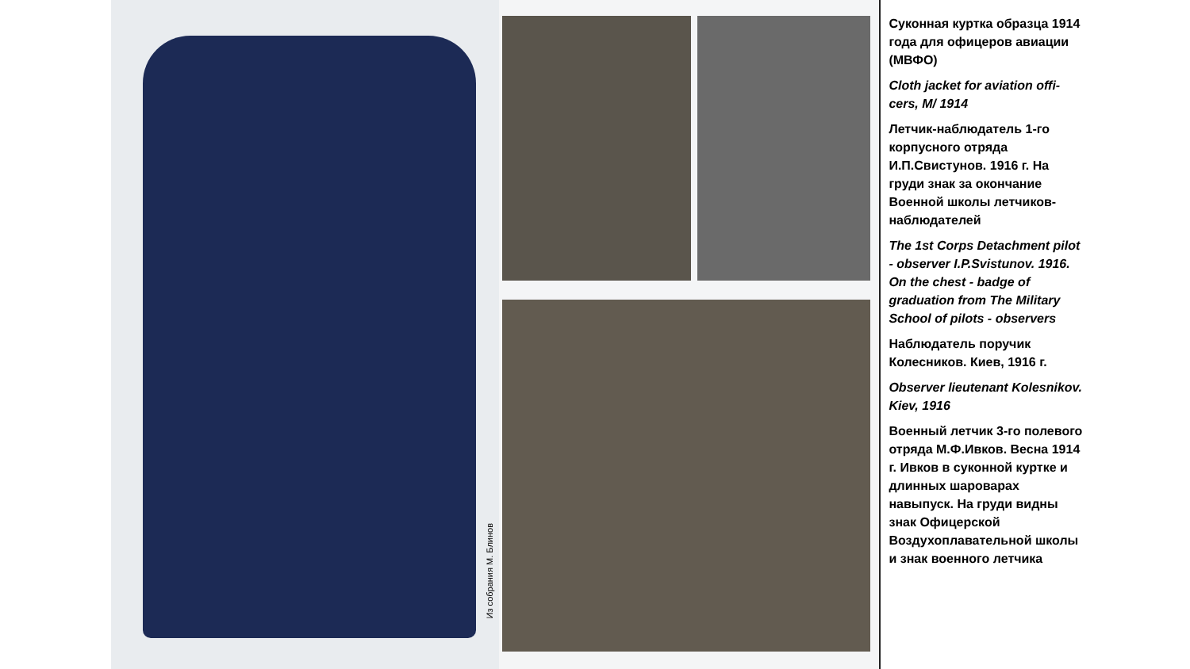Из собрания М. Блинов
Суконная куртка образца 1914 года для офицеров авиации (МВФО)
Cloth jacket for aviation offi-cers, M/ 1914
Летчик-наблюдатель 1-го корпусного отряда И.П.Свистунов. 1916 г. На груди знак за окончание Военной школы летчиков-наблюдателей
The 1st Corps Detachment pilot - observer I.P.Svistunov. 1916. On the chest - badge of graduation from The Military School of pilots - observers
Наблюдатель поручик Колесников. Киев, 1916 г.
Observer lieutenant Kolesnikov. Kiev, 1916
Военный летчик 3-го полевого отряда М.Ф.Ивков. Весна 1914 г. Ивков в суконной куртке и длинных шароварах навыпуск. На груди видны знак Офицерской Воздухоплавательной школы и знак военного летчика